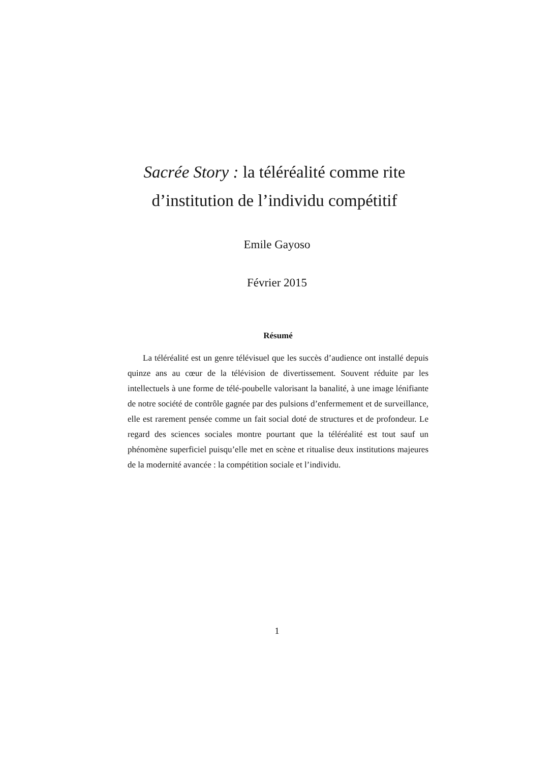Sacrée Story : la téléréalité comme rite d’institution de l’individu compétitif
Emile Gayoso
Février 2015
Résumé
La téléréalité est un genre télévisuel que les succès d’audience ont installé depuis quinze ans au cœur de la télévision de divertissement. Souvent réduite par les intellectuels à une forme de télé-poubelle valorisant la banalité, à une image lénifiante de notre société de contrôle gagnée par des pulsions d’enfermement et de surveillance, elle est rarement pensée comme un fait social doté de structures et de profondeur. Le regard des sciences sociales montre pourtant que la téléréalité est tout sauf un phénomène superficiel puisqu’elle met en scène et ritualise deux institutions majeures de la modernité avancée : la compétition sociale et l’individu.
1